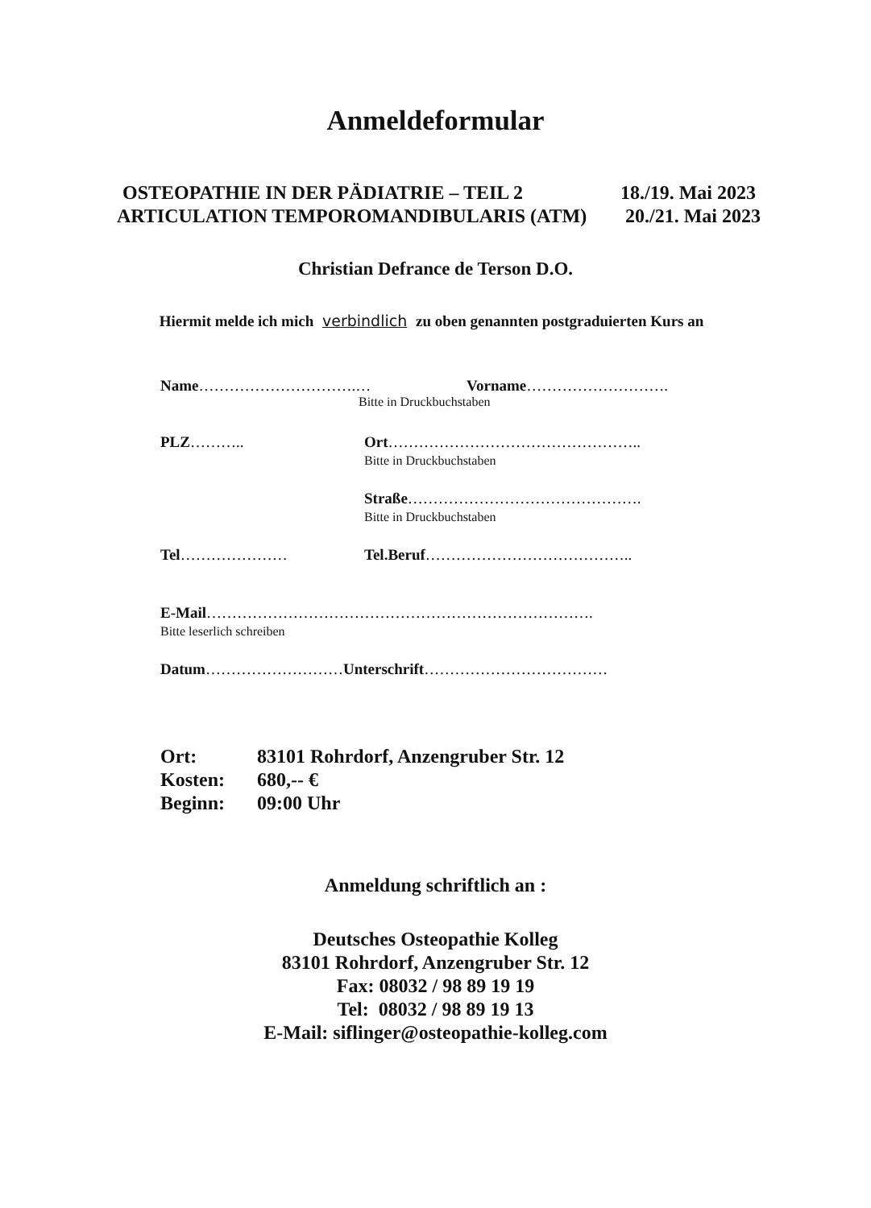Anmeldeformular
OSTEOPATHIE IN DER PÄDIATRIE – TEIL 2 18./19. Mai 2023
ARTICULATION TEMPOROMANDIBULARIS (ATM) 20./21. Mai 2023
Christian Defrance de Terson D.O.
Hiermit melde ich mich verbindlich zu oben genannten postgraduierten Kurs an
Name………………………….… Vorname……………………….
Bitte in Druckbuchstaben
PLZ……….. Ort…………………………………………..
Bitte in Druckbuchstaben
Straße……………………………………….
Bitte in Druckbuchstaben
Tel………………… Tel.Beruf…………………………………..
E-Mail………………………………………………………………….
Bitte leserlich schreiben
Datum………………………Unterschrift………………………………
| Ort: | 83101 Rohrdorf, Anzengruber Str. 12 |
| Kosten: | 680,-- € |
| Beginn: | 09:00 Uhr |
Anmeldung schriftlich an :
Deutsches Osteopathie Kolleg
83101 Rohrdorf, Anzengruber Str. 12
Fax: 08032 / 98 89 19 19
Tel: 08032 / 98 89 19 13
E-Mail: siflinger@osteopathie-kolleg.com